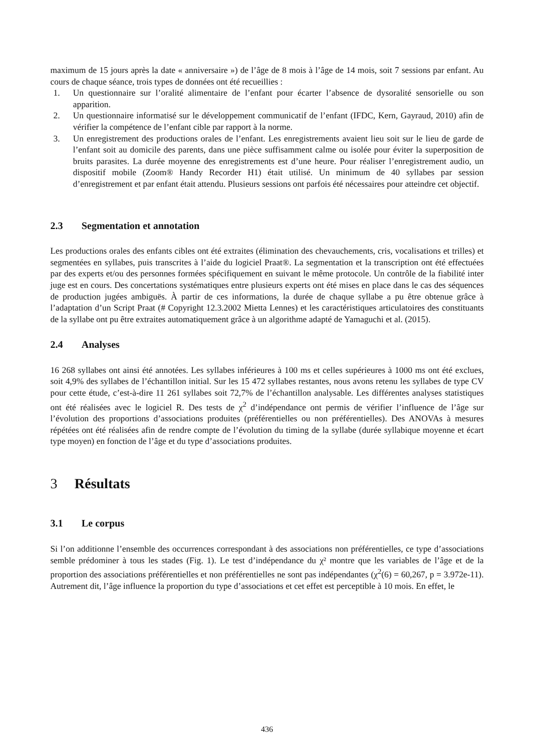maximum de 15 jours après la date « anniversaire ») de l’âge de 8 mois à l’âge de 14 mois, soit 7 sessions par enfant. Au cours de chaque séance, trois types de données ont été recueillies :
1. Un questionnaire sur l’oralité alimentaire de l’enfant pour écarter l’absence de dysoralité sensorielle ou son apparition.
2. Un questionnaire informatisé sur le développement communicatif de l’enfant (IFDC, Kern, Gayraud, 2010) afin de vérifier la compétence de l’enfant cible par rapport à la norme.
3. Un enregistrement des productions orales de l’enfant. Les enregistrements avaient lieu soit sur le lieu de garde de l’enfant soit au domicile des parents, dans une pièce suffisamment calme ou isolée pour éviter la superposition de bruits parasites. La durée moyenne des enregistrements est d’une heure. Pour réaliser l’enregistrement audio, un dispositif mobile (Zoom® Handy Recorder H1) était utilisé. Un minimum de 40 syllabes par session d’enregistrement et par enfant était attendu. Plusieurs sessions ont parfois été nécessaires pour atteindre cet objectif.
2.3 Segmentation et annotation
Les productions orales des enfants cibles ont été extraites (élimination des chevauchements, cris, vocalisations et trilles) et segmentées en syllabes, puis transcrites à l’aide du logiciel Praat®. La segmentation et la transcription ont été effectuées par des experts et/ou des personnes formées spécifiquement en suivant le même protocole. Un contrôle de la fiabilité inter juge est en cours. Des concertations systématiques entre plusieurs experts ont été mises en place dans le cas des séquences de production jugées ambiguës. À partir de ces informations, la durée de chaque syllabe a pu être obtenue grâce à l’adaptation d’un Script Praat (# Copyright 12.3.2002 Mietta Lennes) et les caractéristiques articulatoires des constituants de la syllabe ont pu être extraites automatiquement grâce à un algorithme adapté de Yamaguchi et al. (2015).
2.4 Analyses
16 268 syllabes ont ainsi été annotées. Les syllabes inférieures à 100 ms et celles supérieures à 1000 ms ont été exclues, soit 4,9% des syllabes de l’échantillon initial. Sur les 15 472 syllabes restantes, nous avons retenu les syllabes de type CV pour cette étude, c’est-à-dire 11 261 syllabes soit 72,7% de l’échantillon analysable. Les différentes analyses statistiques ont été réalisées avec le logiciel R. Des tests de χ<sup>2</sup> d’indépendance ont permis de vérifier l’influence de l’âge sur l’évolution des proportions d’associations produites (préférentielles ou non préférentielles). Des ANOVAs à mesures répétées ont été réalisées afin de rendre compte de l’évolution du timing de la syllabe (durée syllabique moyenne et écart type moyen) en fonction de l’âge et du type d’associations produites.
3 Résultats
3.1 Le corpus
Si l’on additionne l’ensemble des occurrences correspondant à des associations non préférentielles, ce type d’associations semble prédominer à tous les stades (Fig. 1). Le test d’indépendance du χ² montre que les variables de l’âge et de la proportion des associations préférentielles et non préférentielles ne sont pas indépendantes (χ<sup>2</sup>(6) = 60,267, p = 3.972e-11). Autrement dit, l’âge influence la proportion du type d’associations et cet effet est perceptible à 10 mois. En effet, le
436